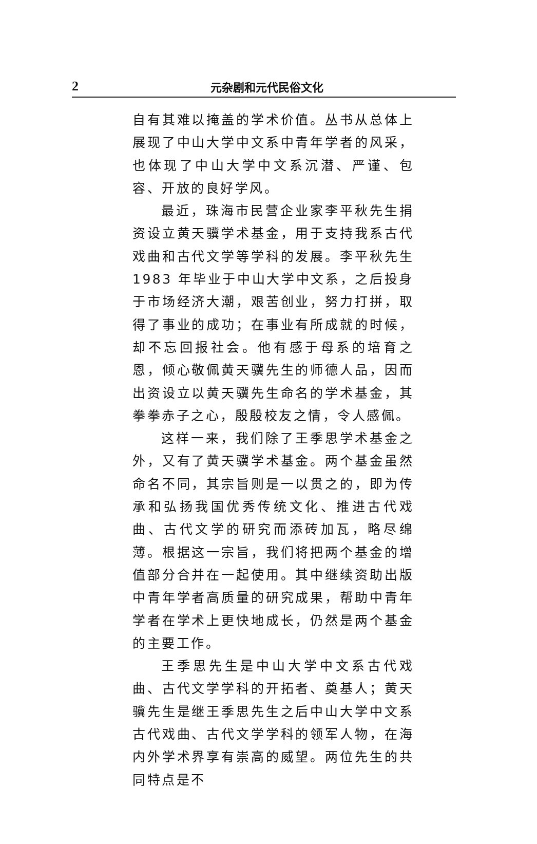2 元杂剧和元代民俗文化
自有其难以掩盖的学术价值。丛书从总体上展现了中山大学中文系中青年学者的风采，也体现了中山大学中文系沉潜、严谨、包容、开放的良好学风。
最近，珠海市民营企业家李平秋先生捐资设立黄天骥学术基金，用于支持我系古代戏曲和古代文学等学科的发展。李平秋先生 1983 年毕业于中山大学中文系，之后投身于市场经济大潮，艰苦创业，努力打拼，取得了事业的成功；在事业有所成就的时候，却不忘回报社会。他有感于母系的培育之恩，倾心敬佩黄天骥先生的师德人品，因而出资设立以黄天骥先生命名的学术基金，其拳拳赤子之心，殷殷校友之情，令人感佩。
这样一来，我们除了王季思学术基金之外，又有了黄天骥学术基金。两个基金虽然命名不同，其宗旨则是一以贯之的，即为传承和弘扬我国优秀传统文化、推进古代戏曲、古代文学的研究而添砖加瓦，略尽绵薄。根据这一宗旨，我们将把两个基金的增值部分合并在一起使用。其中继续资助出版中青年学者高质量的研究成果，帮助中青年学者在学术上更快地成长，仍然是两个基金的主要工作。
王季思先生是中山大学中文系古代戏曲、古代文学学科的开拓者、奠基人；黄天骥先生是继王季思先生之后中山大学中文系古代戏曲、古代文学学科的领军人物，在海内外学术界享有崇高的威望。两位先生的共同特点是不